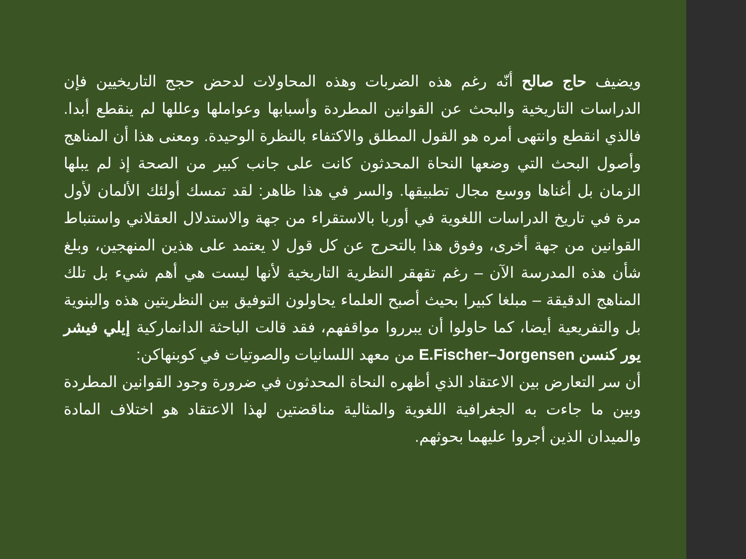ويضيف حاج صالح أنّه رغم هذه الضربات وهذه المحاولات لدحض حجج التاريخيين فإن الدراسات التاريخية والبحث عن القوانين المطردة وأسبابها وعواملها وعللها لم ينقطع أبدا. فالذي انقطع وانتهى أمره هو القول المطلق والاكتفاء بالنظرة الوحيدة. ومعنى هذا أن المناهج وأصول البحث التي وضعها النحاة المحدثون كانت على جانب كبير من الصحة إذ لم يبلها الزمان بل أغناها ووسع مجال تطبيقها. والسر في هذا ظاهر: لقد تمسك أولئك الألمان لأول مرة في تاريخ الدراسات اللغوية في أوربا بالاستقراء من جهة والاستدلال العقلاني واستنباط القوانين من جهة أخرى، وفوق هذا بالتحرج عن كل قول لا يعتمد على هذين المنهجين، وبلغ شأن هذه المدرسة الآن – رغم تقهقر النظرية التاريخية لأنها ليست هي أهم شيء بل تلك المناهج الدقيقة – مبلغا كبيرا بحيث أصبح العلماء يحاولون التوفيق بين النظريتين هذه والبنوية بل والتفريعية أيضا، كما حاولوا أن يبرروا مواقفهم، فقد قالت الباحثة الدانماركية إيلي فيشر يور كنسن E.Fischer–Jorgensen من معهد اللسانيات والصوتيات في كوبنهاكن:
أن سر التعارض بين الاعتقاد الذي أظهره النحاة المحدثون في ضرورة وجود القوانين المطردة وبين ما جاءت به الجغرافية اللغوية والمثالية مناقضتين لهذا الاعتقاد هو اختلاف المادة والميدان الذين أجروا عليهما بحوثهم.